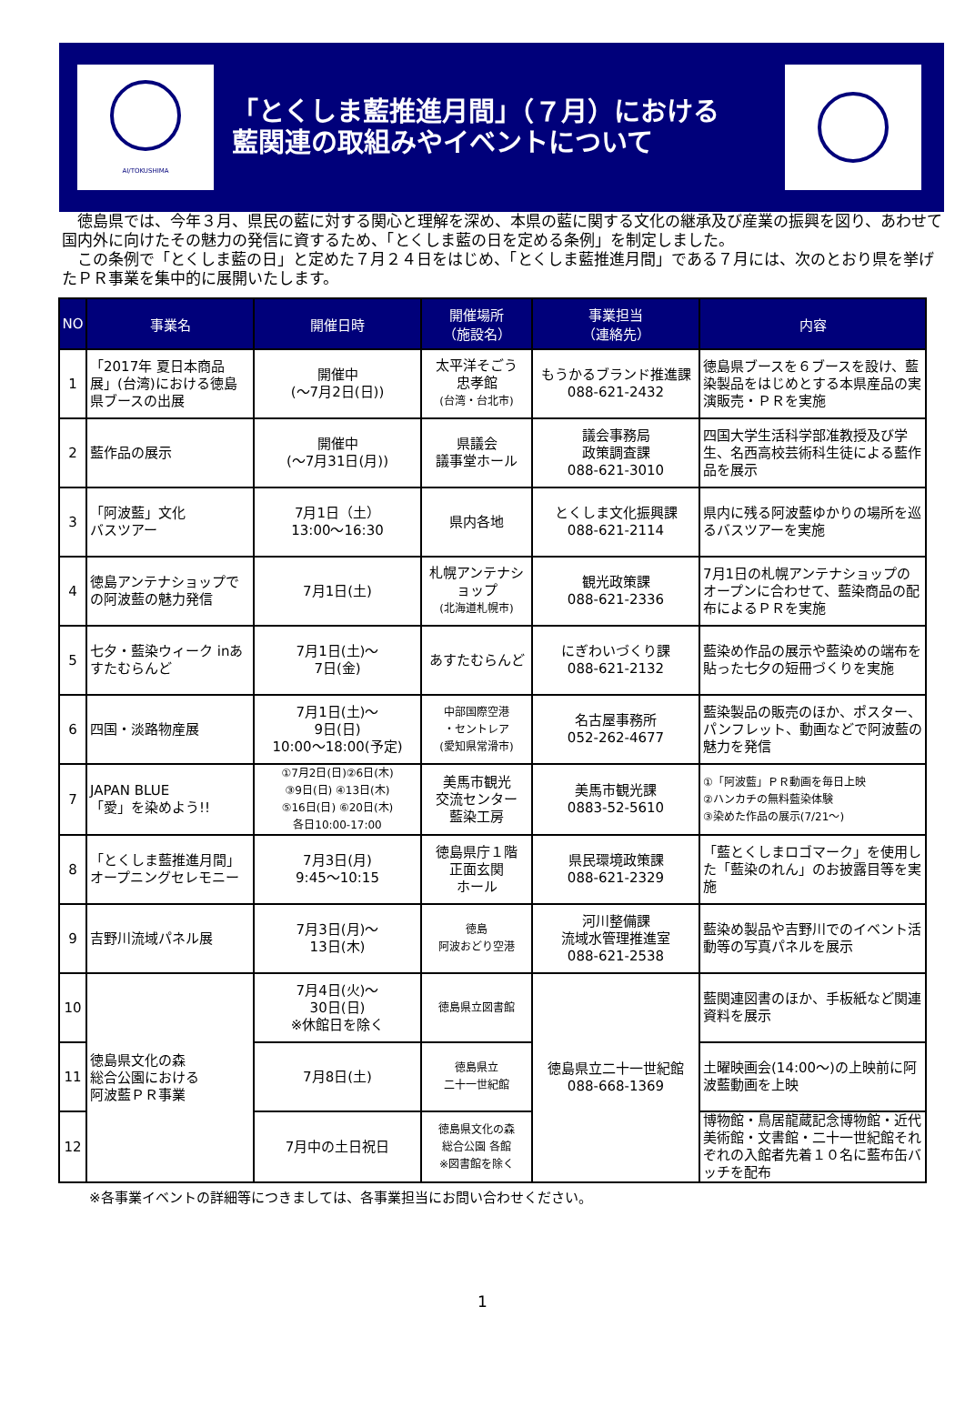AI/TOKUSHIMA
「とくしま藍推進月間」（７月）における
藍関連の取組みやイベントについて
　徳島県では、今年３月、県民の藍に対する関心と理解を深め、本県の藍に関する文化の継承及び産業の振興を図り、あわせて国内外に向けたその魅力の発信に資するため、「とくしま藍の日を定める条例」を制定しました。
　この条例で「とくしま藍の日」と定めた７月２４日をはじめ、「とくしま藍推進月間」である７月には、次のとおり県を挙げたＰＲ事業を集中的に展開いたします。
| NO | 事業名 | 開催日時 | 開催場所 （施設名） | 事業担当 （連絡先） | 内容 |
| --- | --- | --- | --- | --- | --- |
| 1 | 「2017年 夏日本商品展」(台湾)における徳島県ブースの出展 | 開催中 (～7月2日(日)) | 太平洋そごう 忠孝館 (台湾・台北市) | もうかるブランド推進課 088-621-2432 | 徳島県ブースを６ブースを設け、藍染製品をはじめとする本県産品の実演販売・ＰＲを実施 |
| 2 | 藍作品の展示 | 開催中 (～7月31日(月)) | 県議会 議事堂ホール | 議会事務局 政策調査課 088-621-3010 | 四国大学生活科学部准教授及び学生、名西高校芸術科生徒による藍作品を展示 |
| 3 | 「阿波藍」文化 バスツアー | 7月1日（土） 13:00～16:30 | 県内各地 | とくしま文化振興課 088-621-2114 | 県内に残る阿波藍ゆかりの場所を巡るバスツアーを実施 |
| 4 | 徳島アンテナショップでの阿波藍の魅力発信 | 7月1日(土) | 札幌アンテナショップ (北海道札幌市) | 観光政策課 088-621-2336 | 7月1日の札幌アンテナショップのオープンに合わせて、藍染商品の配布によるＰＲを実施 |
| 5 | 七夕・藍染ウィーク inあすたむらんど | 7月1日(土)～ 7日(金) | あすたむらんど | にぎわいづくり課 088-621-2132 | 藍染め作品の展示や藍染めの端布を貼った七夕の短冊づくりを実施 |
| 6 | 四国・淡路物産展 | 7月1日(土)～ 9日(日) 10:00～18:00(予定) | 中部国際空港 ・セントレア (愛知県常滑市) | 名古屋事務所 052-262-4677 | 藍染製品の販売のほか、ポスター、パンフレット、動画などで阿波藍の魅力を発信 |
| 7 | JAPAN BLUE 「愛」を染めよう!! | ①7月2日(日)②6日(木) ③9日(日) ④13日(木) ⑤16日(日) ⑥20日(木) 各日10:00-17:00 | 美馬市観光 交流センター 藍染工房 | 美馬市観光課 0883-52-5610 | ①「阿波藍」ＰＲ動画を毎日上映 ②ハンカチの無料藍染体験 ③染めた作品の展示(7/21～) |
| 8 | 「とくしま藍推進月間」オープニングセレモニー | 7月3日(月) 9:45～10:15 | 徳島県庁１階 正面玄関 ホール | 県民環境政策課 088-621-2329 | 「藍とくしまロゴマーク」を使用した「藍染のれん」のお披露目等を実施 |
| 9 | 吉野川流域パネル展 | 7月3日(月)～ 13日(木) | 徳島 阿波おどり空港 | 河川整備課 流域水管理推進室 088-621-2538 | 藍染め製品や吉野川でのイベント活動等の写真パネルを展示 |
| 10 | 徳島県文化の森 総合公園における 阿波藍ＰＲ事業 | 7月4日(火)～ 30日(日) ※休館日を除く | 徳島県立図書館 | 徳島県立二十一世紀館 088-668-1369 | 藍関連図書のほか、手板紙など関連資料を展示 |
| 11 | | 7月8日(土) | 徳島県立 二十一世紀館 | | 土曜映画会(14:00～)の上映前に阿波藍動画を上映 |
| 12 | | 7月中の土日祝日 | 徳島県文化の森 総合公園 各館 ※図書館を除く | | 博物館・鳥居龍蔵記念博物館・近代美術館・文書館・二十一世紀館それぞれの入館者先着１０名に藍布缶バッチを配布 |
※各事業イベントの詳細等につきましては、各事業担当にお問い合わせください。
1